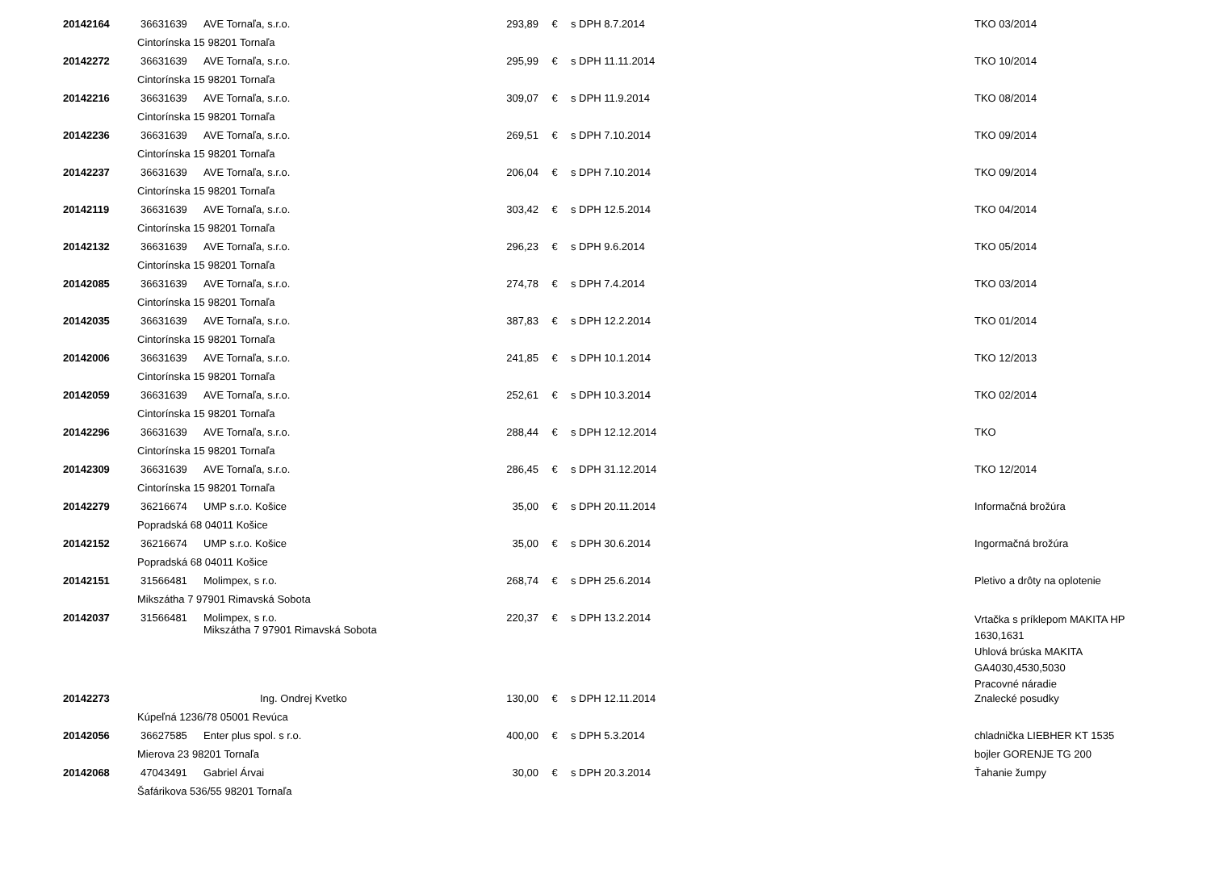| 20142164 | 36631639 | AVE Tornaľa, s.r.o. | 293,89 | € | s DPH 8.7.2014 | TKO 03/2014 |
| | Cintorínska 15 98201 Tornaľa | | | | | |
| 20142272 | 36631639 | AVE Tornaľa, s.r.o. | 295,99 | € | s DPH 11.11.2014 | TKO 10/2014 |
| | Cintorínska 15 98201 Tornaľa | | | | | |
| 20142216 | 36631639 | AVE Tornaľa, s.r.o. | 309,07 | € | s DPH 11.9.2014 | TKO 08/2014 |
| | Cintorínska 15 98201 Tornaľa | | | | | |
| 20142236 | 36631639 | AVE Tornaľa, s.r.o. | 269,51 | € | s DPH 7.10.2014 | TKO 09/2014 |
| | Cintorínska 15 98201 Tornaľa | | | | | |
| 20142237 | 36631639 | AVE Tornaľa, s.r.o. | 206,04 | € | s DPH 7.10.2014 | TKO 09/2014 |
| | Cintorínska 15 98201 Tornaľa | | | | | |
| 20142119 | 36631639 | AVE Tornaľa, s.r.o. | 303,42 | € | s DPH 12.5.2014 | TKO 04/2014 |
| | Cintorínska 15 98201 Tornaľa | | | | | |
| 20142132 | 36631639 | AVE Tornaľa, s.r.o. | 296,23 | € | s DPH 9.6.2014 | TKO 05/2014 |
| | Cintorínska 15 98201 Tornaľa | | | | | |
| 20142085 | 36631639 | AVE Tornaľa, s.r.o. | 274,78 | € | s DPH 7.4.2014 | TKO 03/2014 |
| | Cintorínska 15 98201 Tornaľa | | | | | |
| 20142035 | 36631639 | AVE Tornaľa, s.r.o. | 387,83 | € | s DPH 12.2.2014 | TKO 01/2014 |
| | Cintorínska 15 98201 Tornaľa | | | | | |
| 20142006 | 36631639 | AVE Tornaľa, s.r.o. | 241,85 | € | s DPH 10.1.2014 | TKO 12/2013 |
| | Cintorínska 15 98201 Tornaľa | | | | | |
| 20142059 | 36631639 | AVE Tornaľa, s.r.o. | 252,61 | € | s DPH 10.3.2014 | TKO 02/2014 |
| | Cintorínska 15 98201 Tornaľa | | | | | |
| 20142296 | 36631639 | AVE Tornaľa, s.r.o. | 288,44 | € | s DPH 12.12.2014 | TKO |
| | Cintorínska 15 98201 Tornaľa | | | | | |
| 20142309 | 36631639 | AVE Tornaľa, s.r.o. | 286,45 | € | s DPH 31.12.2014 | TKO 12/2014 |
| | Cintorínska 15 98201 Tornaľa | | | | | |
| 20142279 | 36216674 | UMP s.r.o. Košice | 35,00 | € | s DPH 20.11.2014 | Informačná brožúra |
| | Popradská 68 04011 Košice | | | | | |
| 20142152 | 36216674 | UMP s.r.o. Košice | 35,00 | € | s DPH 30.6.2014 | Ingormačná brožúra |
| | Popradská 68 04011 Košice | | | | | |
| 20142151 | 31566481 | Molimpex, s r.o. | 268,74 | € | s DPH 25.6.2014 | Pletivo a drôty na oplotenie |
| | Mikszátha 7 97901 Rimavská Sobota | | | | | |
| 20142037 | 31566481 | Molimpex, s r.o. Mikszátha 7 97901 Rimavská Sobota | 220,37 | € | s DPH 13.2.2014 | Vrtačka s príklepom MAKITA HP 1630,1631 Uhlová brúska MAKITA GA4030,4530,5030 Pracovné náradie |
| 20142273 | | Ing. Ondrej Kvetko | 130,00 | € | s DPH 12.11.2014 | Znalecké posudky |
| | Kúpeľná 1236/78 05001 Revúca | | | | | |
| 20142056 | 36627585 | Enter plus spol. s r.o. | 400,00 | € | s DPH 5.3.2014 | chladnička LIEBHER KT 1535 |
| | Mierova 23 98201 Tornaľa | | | | | bojler GORENJE TG 200 |
| 20142068 | 47043491 | Gabriel Árvai | 30,00 | € | s DPH 20.3.2014 | Ťahanie žumpy |
| | Šafárikova 536/55 98201 Tornaľa | | | | | |